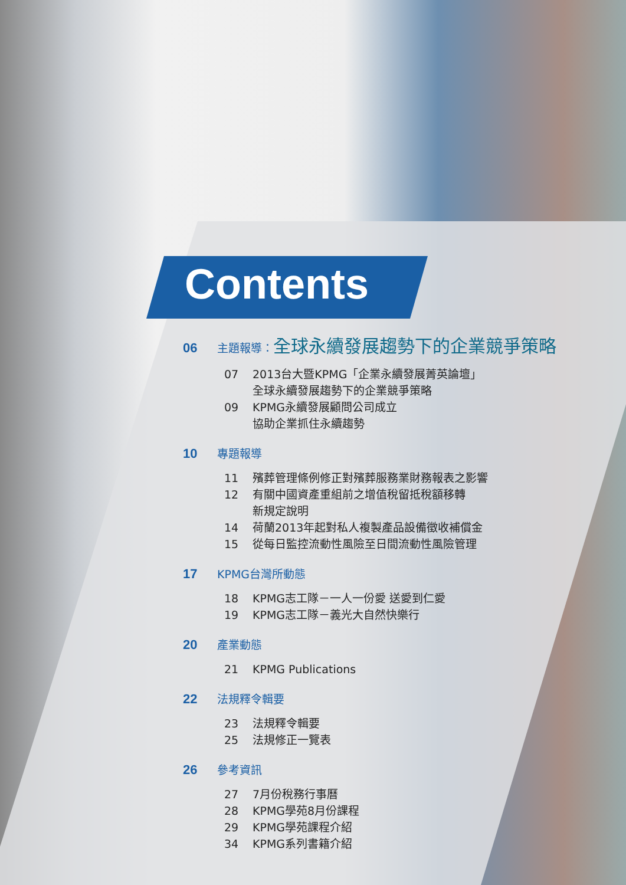Contents
06 主題報導：全球永續發展趨勢下的企業競爭策略
07 2013台大暨KPMG「企業永續發展菁英論壇」
全球永續發展趨勢下的企業競爭策略
09 KPMG永續發展顧問公司成立
協助企業抓住永續趨勢
10 專題報導
11 殯葬管理條例修正對殯葬服務業財務報表之影響
12 有關中國資產重組前之增值稅留抵稅額移轉
新規定說明
14 荷蘭2013年起對私人複製產品設備徵收補償金
15 從每日監控流動性風險至日間流動性風險管理
17 KPMG台灣所動態
18 KPMG志工隊－一人一份愛 送愛到仁愛
19 KPMG志工隊－義光大自然快樂行
20 產業動態
21 KPMG Publications
22 法規釋令輯要
23 法規釋令輯要
25 法規修正一覽表
26 參考資訊
27 7月份稅務行事曆
28 KPMG學苑8月份課程
29 KPMG學苑課程介紹
34 KPMG系列書籍介紹